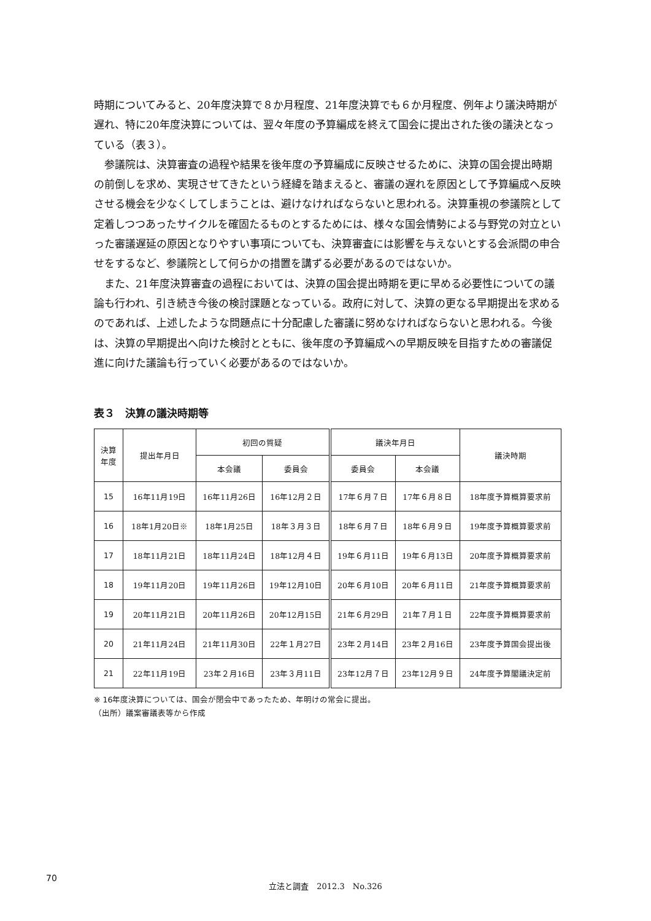時期についてみると、20年度決算で８か月程度、21年度決算でも６か月程度、例年より議決時期が遅れ、特に20年度決算については、翌々年度の予算編成を終えて国会に提出された後の議決となっている（表３）。
参議院は、決算審査の過程や結果を後年度の予算編成に反映させるために、決算の国会提出時期の前倒しを求め、実現させてきたという経緯を踏まえると、審議の遅れを原因として予算編成へ反映させる機会を少なくしてしまうことは、避けなければならないと思われる。決算重視の参議院として定着しつつあったサイクルを確固たるものとするためには、様々な国会情勢による与野党の対立といった審議遅延の原因となりやすい事項についても、決算審査には影響を与えないとする会派間の申合せをするなど、参議院として何らかの措置を講ずる必要があるのではないか。
また、21年度決算審査の過程においては、決算の国会提出時期を更に早める必要性についての議論も行われ、引き続き今後の検討課題となっている。政府に対して、決算の更なる早期提出を求めるのであれば、上述したような問題点に十分配慮した審議に努めなければならないと思われる。今後は、決算の早期提出へ向けた検討とともに、後年度の予算編成への早期反映を目指すための審議促進に向けた議論も行っていく必要があるのではないか。
表３　決算の議決時期等
| 決算 年度 | 提出年月日 | 初回の質疑 | | 議決年月日 | | 議決時期 |
| --- | --- | --- | --- | --- | --- | --- |
| | | 本会議 | 委員会 | 委員会 | 本会議 | |
| 15 | 16年11月19日 | 16年11月26日 | 16年12月２日 | 17年６月７日 | 17年６月８日 | 18年度予算概算要求前 |
| 16 | 18年1月20日※ | 18年1月25日 | 18年３月３日 | 18年６月７日 | 18年６月９日 | 19年度予算概算要求前 |
| 17 | 18年11月21日 | 18年11月24日 | 18年12月４日 | 19年６月11日 | 19年６月13日 | 20年度予算概算要求前 |
| 18 | 19年11月20日 | 19年11月26日 | 19年12月10日 | 20年６月10日 | 20年６月11日 | 21年度予算概算要求前 |
| 19 | 20年11月21日 | 20年11月26日 | 20年12月15日 | 21年６月29日 | 21年７月１日 | 22年度予算概算要求前 |
| 20 | 21年11月24日 | 21年11月30日 | 22年１月27日 | 23年２月14日 | 23年２月16日 | 23年度予算国会提出後 |
| 21 | 22年11月19日 | 23年２月16日 | 23年３月11日 | 23年12月７日 | 23年12月９日 | 24年度予算閣議決定前 |
※ 16年度決算については、国会が閉会中であったため、年明けの常会に提出。
（出所）議案審議表等から作成
70
立法と調査　2012.3　No.326